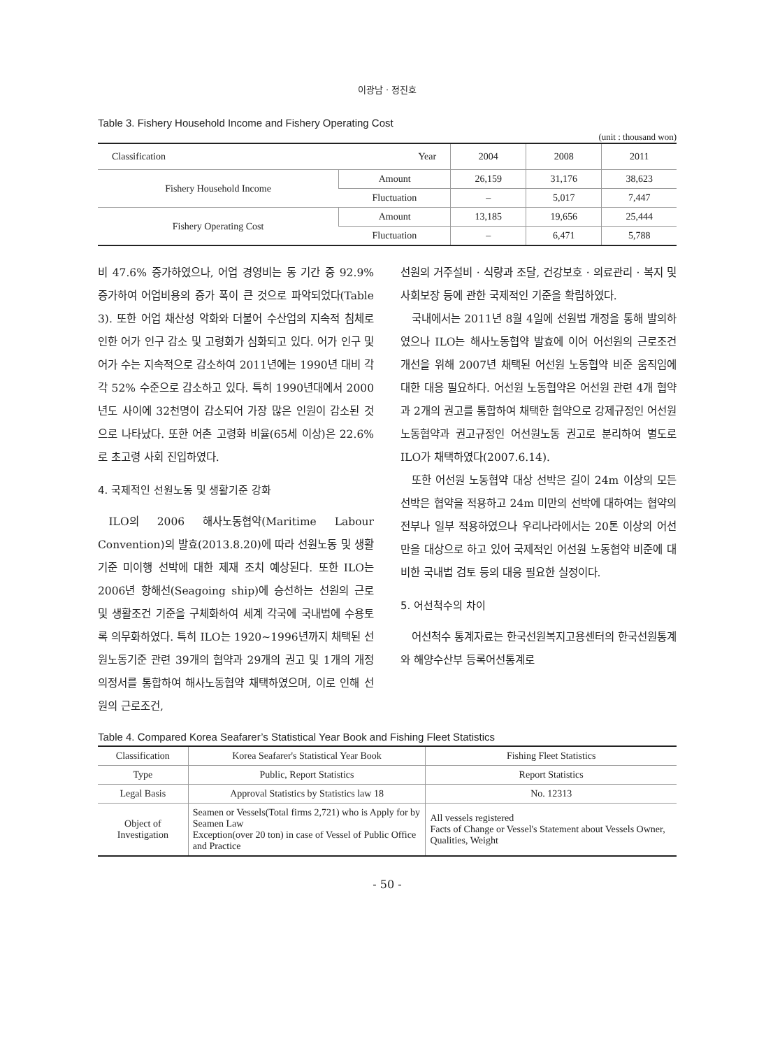이광남 · 정진호
Table 3. Fishery Household Income and Fishery Operating Cost
(unit : thousand won)
| Classification Year | | 2004 | 2008 | 2011 |
| --- | --- | --- | --- | --- |
| Fishery Household Income | Amount | 26,159 | 31,176 | 38,623 |
| | Fluctuation | – | 5,017 | 7,447 |
| Fishery Operating Cost | Amount | 13,185 | 19,656 | 25,444 |
| | Fluctuation | – | 6,471 | 5,788 |
비 47.6% 증가하였으나, 어업 경영비는 동 기간 중 92.9% 증가하여 어업비용의 증가 폭이 큰 것으로 파악되었다(Table 3). 또한 어업 채산성 악화와 더불어 수산업의 지속적 침체로 인한 어가 인구 감소 및 고령화가 심화되고 있다. 어가 인구 및 어가 수는 지속적으로 감소하여 2011년에는 1990년 대비 각각 52% 수준으로 감소하고 있다. 특히 1990년대에서 2000년도 사이에 32천명이 감소되어 가장 많은 인원이 감소된 것으로 나타났다. 또한 어촌 고령화 비율(65세 이상)은 22.6%로 초고령 사회 진입하였다.
4. 국제적인 선원노동 및 생활기준 강화
ILO의 2006 해사노동협약(Maritime Labour Convention)의 발효(2013.8.20)에 따라 선원노동 및 생활기준 미이행 선박에 대한 제재 조치 예상된다. 또한 ILO는 2006년 항해선(Seagoing ship)에 승선하는 선원의 근로 및 생활조건 기준을 구체화하여 세계 각국에 국내법에 수용토록 의무화하였다. 특히 ILO는 1920∼1996년까지 채택된 선원노동기준 관련 39개의 협약과 29개의 권고 및 1개의 개정 의정서를 통합하여 해사노동협약 채택하였으며, 이로 인해 선원의 근로조건,
선원의 거주설비 · 식량과 조달, 건강보호 · 의료관리 · 복지 및 사회보장 등에 관한 국제적인 기준을 확립하였다.
국내에서는 2011년 8월 4일에 선원법 개정을 통해 발의하였으나 ILO는 해사노동협약 발효에 이어 어선원의 근로조건 개선을 위해 2007년 채택된 어선원 노동협약 비준 움직임에 대한 대응 필요하다. 어선원 노동협약은 어선원 관련 4개 협약과 2개의 권고를 통합하여 채택한 협약으로 강제규정인 어선원 노동협약과 권고규정인 어선원노동 권고로 분리하여 별도로 ILO가 채택하였다(2007.6.14).
또한 어선원 노동협약 대상 선박은 길이 24m 이상의 모든 선박은 협약을 적용하고 24m 미만의 선박에 대하여는 협약의 전부나 일부 적용하였으나 우리나라에서는 20톤 이상의 어선만을 대상으로 하고 있어 국제적인 어선원 노동협약 비준에 대비한 국내법 검토 등의 대응 필요한 실정이다.
5. 어선척수의 차이
어선척수 통계자료는 한국선원복지고용센터의 한국선원통계와 해양수산부 등록어선통계로
Table 4. Compared Korea Seafarer’s Statistical Year Book and Fishing Fleet Statistics
| Classification | Korea Seafarer's Statistical Year Book | Fishing Fleet Statistics |
| --- | --- | --- |
| Type | Public, Report Statistics | Report Statistics |
| Legal Basis | Approval Statistics by Statistics law 18 | No. 12313 |
| Object of Investigation | Seamen or Vessels(Total firms 2,721) who is Apply for by Seamen Law Exception(over 20 ton) in case of Vessel of Public Office and Practice | All vessels registered Facts of Change or Vessel's Statement about Vessels Owner, Qualities, Weight |
- 50 -